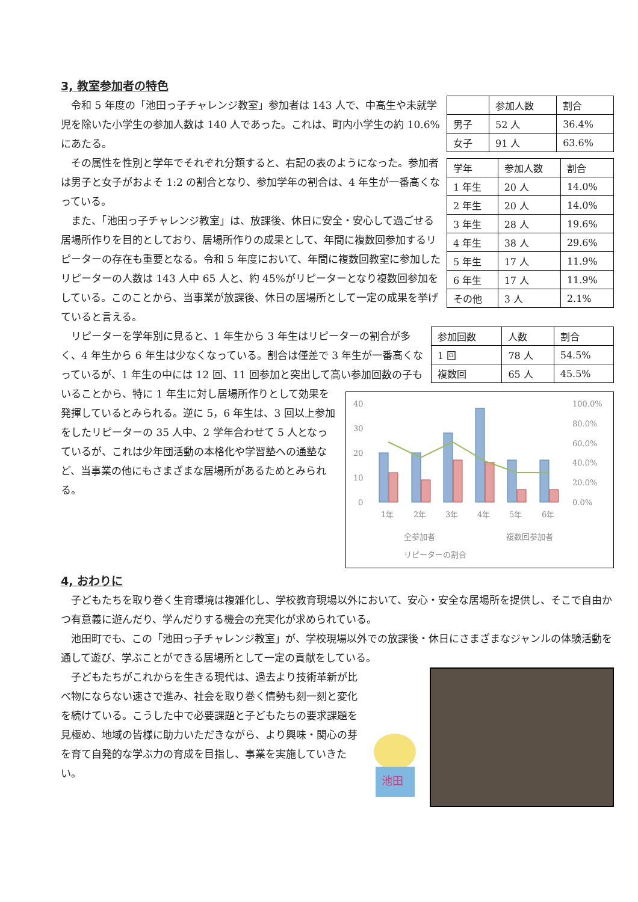3, 教室参加者の特色
| | 参加人数 | 割合 |
| 男子 | 52 人 | 36.4% |
| 女子 | 91 人 | 63.6% |
| 学年 | 参加人数 | 割合 |
| 1 年生 | 20 人 | 14.0% |
| 2 年生 | 20 人 | 14.0% |
| 3 年生 | 28 人 | 19.6% |
| 4 年生 | 38 人 | 29.6% |
| 5 年生 | 17 人 | 11.9% |
| 6 年生 | 17 人 | 11.9% |
| その他 | 3 人 | 2.1% |
令和 5 年度の「池田っ子チャレンジ教室」参加者は 143 人で、中高生や未就学児を除いた小学生の参加人数は 140 人であった。これは、町内小学生の約 10.6%にあたる。
その属性を性別と学年でそれぞれ分類すると、右記の表のようになった。参加者は男子と女子がおよそ 1:2 の割合となり、参加学年の割合は、4 年生が一番高くなっている。
また、「池田っ子チャレンジ教室」は、放課後、休日に安全・安心して過ごせる居場所作りを目的としており、居場所作りの成果として、年間に複数回参加するリピーターの存在も重要となる。令和 5 年度において、年間に複数回教室に参加したリピーターの人数は 143 人中 65 人と、約 45%がリピーターとなり複数回参加をしている。このことから、当事業が放課後、休日の居場所として一定の成果を挙げていると言える。
| 参加回数 | 人数 | 割合 |
| 1 回 | 78 人 | 54.5% |
| 複数回 | 65 人 | 45.5% |
40
30
20
10
0
100.0%
80.0%
60.0%
40.0%
20.0%
0.0%
1年
2年
3年
4年
5年
6年
全参加者
複数回参加者
リピーターの割合
リピーターを学年別に見ると、1 年生から 3 年生はリピーターの割合が多く、4 年生から 6 年生は少なくなっている。割合は僅差で 3 年生が一番高くなっているが、1 年生の中には 12 回、11 回参加と突出して高い参加回数の子もいることから、特に 1 年生に対し居場所作りとして効果を発揮しているとみられる。逆に 5，6 年生は、3 回以上参加をしたリピーターの 35 人中、2 学年合わせて 5 人となっているが、これは少年団活動の本格化や学習塾への通塾など、当事業の他にもさまざまな居場所があるためとみられる。
4, おわりに
子どもたちを取り巻く生育環境は複雑化し、学校教育現場以外において、安心・安全な居場所を提供し、そこで自由かつ有意義に遊んだり、学んだりする機会の充実化が求められている。
池田町でも、この「池田っ子チャレンジ教室」が、学校現場以外での放課後・休日にさまざまなジャンルの体験活動を通して遊び、学ぶことができる居場所として一定の貢献をしている。
池田
子どもたちがこれからを生きる現代は、過去より技術革新が比べ物にならない速さで進み、社会を取り巻く情勢も刻一刻と変化を続けている。こうした中で必要課題と子どもたちの要求課題を見極め、地域の皆様に助力いただきながら、より興味・関心の芽を育て自発的な学ぶ力の育成を目指し、事業を実施していきたい。